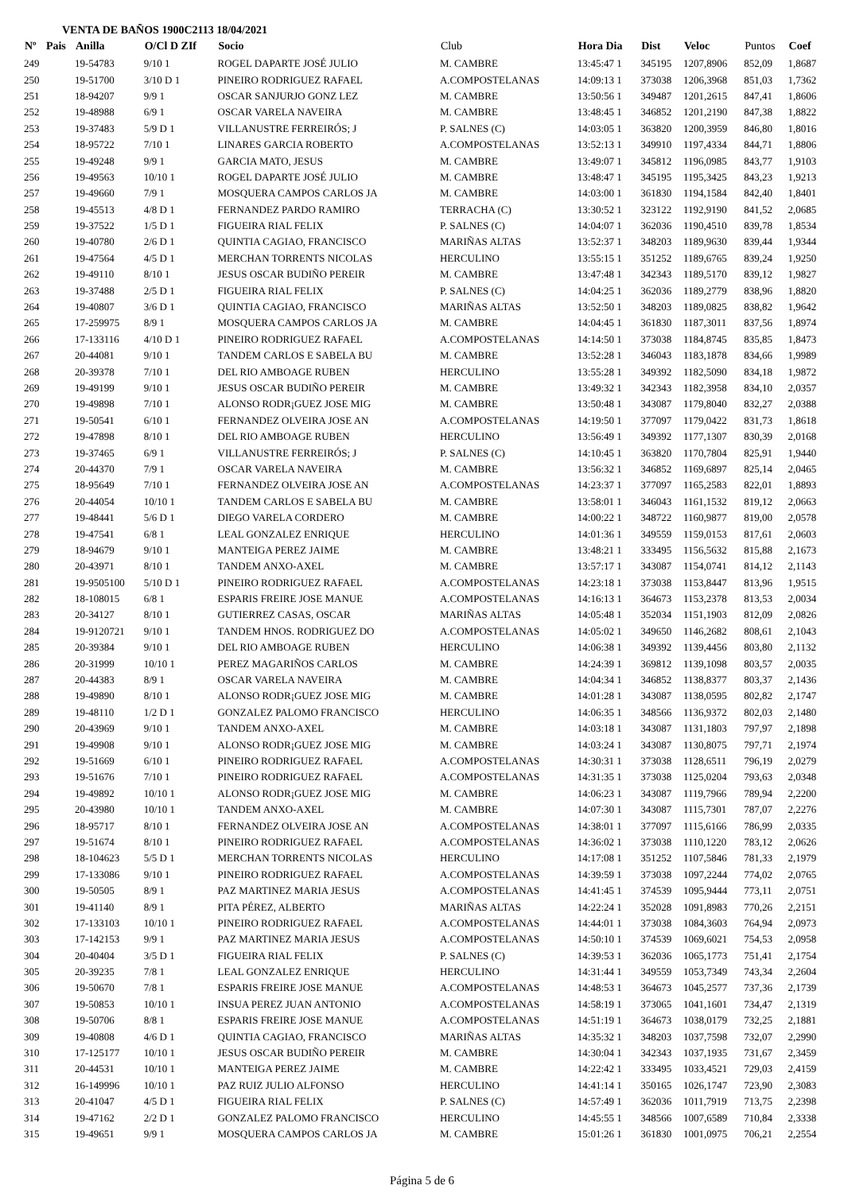VENTA DE BAÑOS 1900C2113 18/04/2021
| Nº | Pais | Anilla | O/Cl D ZIf | Socio | Club | Hora Dia | Dist | Veloc | Puntos | Coef |
| --- | --- | --- | --- | --- | --- | --- | --- | --- | --- | --- |
| 249 | | 19-54783 | 9/10 1 | ROGEL DAPARTE JOSÉ JULIO | M. CAMBRE | 13:45:47 1 | 345195 | 1207,8906 | 852,09 | 1,8687 |
| 250 | | 19-51700 | 3/10 D 1 | PINEIRO RODRIGUEZ RAFAEL | A.COMPOSTELANAS | 14:09:13 1 | 373038 | 1206,3968 | 851,03 | 1,7362 |
| 251 | | 18-94207 | 9/9 1 | OSCAR SANJURJO GONZ LEZ | M. CAMBRE | 13:50:56 1 | 349487 | 1201,2615 | 847,41 | 1,8606 |
| 252 | | 19-48988 | 6/9 1 | OSCAR VARELA NAVEIRA | M. CAMBRE | 13:48:45 1 | 346852 | 1201,2190 | 847,38 | 1,8822 |
| 253 | | 19-37483 | 5/9 D 1 | VILLANUSTRE FERREIRÓS; J | P. SALNES (C) | 14:03:05 1 | 363820 | 1200,3959 | 846,80 | 1,8016 |
| 254 | | 18-95722 | 7/10 1 | LINARES GARCIA ROBERTO | A.COMPOSTELANAS | 13:52:13 1 | 349910 | 1197,4334 | 844,71 | 1,8806 |
| 255 | | 19-49248 | 9/9 1 | GARCIA MATO, JESUS | M. CAMBRE | 13:49:07 1 | 345812 | 1196,0985 | 843,77 | 1,9103 |
| 256 | | 19-49563 | 10/10 1 | ROGEL DAPARTE JOSÉ JULIO | M. CAMBRE | 13:48:47 1 | 345195 | 1195,3425 | 843,23 | 1,9213 |
| 257 | | 19-49660 | 7/9 1 | MOSQUERA CAMPOS CARLOS JA | M. CAMBRE | 14:03:00 1 | 361830 | 1194,1584 | 842,40 | 1,8401 |
| 258 | | 19-45513 | 4/8 D 1 | FERNANDEZ PARDO RAMIRO | TERRACHA (C) | 13:30:52 1 | 323122 | 1192,9190 | 841,52 | 2,0685 |
| 259 | | 19-37522 | 1/5 D 1 | FIGUEIRA RIAL FELIX | P. SALNES (C) | 14:04:07 1 | 362036 | 1190,4510 | 839,78 | 1,8534 |
| 260 | | 19-40780 | 2/6 D 1 | QUINTIA CAGIAO, FRANCISCO | MARIÑAS ALTAS | 13:52:37 1 | 348203 | 1189,9630 | 839,44 | 1,9344 |
| 261 | | 19-47564 | 4/5 D 1 | MERCHAN TORRENTS NICOLAS | HERCULINO | 13:55:15 1 | 351252 | 1189,6765 | 839,24 | 1,9250 |
| 262 | | 19-49110 | 8/10 1 | JESUS OSCAR BUDIÑO PEREIR | M. CAMBRE | 13:47:48 1 | 342343 | 1189,5170 | 839,12 | 1,9827 |
| 263 | | 19-37488 | 2/5 D 1 | FIGUEIRA RIAL FELIX | P. SALNES (C) | 14:04:25 1 | 362036 | 1189,2779 | 838,96 | 1,8820 |
| 264 | | 19-40807 | 3/6 D 1 | QUINTIA CAGIAO, FRANCISCO | MARIÑAS ALTAS | 13:52:50 1 | 348203 | 1189,0825 | 838,82 | 1,9642 |
| 265 | | 17-259975 | 8/9 1 | MOSQUERA CAMPOS CARLOS JA | M. CAMBRE | 14:04:45 1 | 361830 | 1187,3011 | 837,56 | 1,8974 |
| 266 | | 17-133116 | 4/10 D 1 | PINEIRO RODRIGUEZ RAFAEL | A.COMPOSTELANAS | 14:14:50 1 | 373038 | 1184,8745 | 835,85 | 1,8473 |
| 267 | | 20-44081 | 9/10 1 | TANDEM CARLOS E SABELA BU | M. CAMBRE | 13:52:28 1 | 346043 | 1183,1878 | 834,66 | 1,9989 |
| 268 | | 20-39378 | 7/10 1 | DEL RIO AMBOAGE RUBEN | HERCULINO | 13:55:28 1 | 349392 | 1182,5090 | 834,18 | 1,9872 |
| 269 | | 19-49199 | 9/10 1 | JESUS OSCAR BUDIÑO PEREIR | M. CAMBRE | 13:49:32 1 | 342343 | 1182,3958 | 834,10 | 2,0357 |
| 270 | | 19-49898 | 7/10 1 | ALONSO RODR¡GUEZ JOSE MIG | M. CAMBRE | 13:50:48 1 | 343087 | 1179,8040 | 832,27 | 2,0388 |
| 271 | | 19-50541 | 6/10 1 | FERNANDEZ OLVEIRA JOSE AN | A.COMPOSTELANAS | 14:19:50 1 | 377097 | 1179,0422 | 831,73 | 1,8618 |
| 272 | | 19-47898 | 8/10 1 | DEL RIO AMBOAGE RUBEN | HERCULINO | 13:56:49 1 | 349392 | 1177,1307 | 830,39 | 2,0168 |
| 273 | | 19-37465 | 6/9 1 | VILLANUSTRE FERREIRÓS; J | P. SALNES (C) | 14:10:45 1 | 363820 | 1170,7804 | 825,91 | 1,9440 |
| 274 | | 20-44370 | 7/9 1 | OSCAR VARELA NAVEIRA | M. CAMBRE | 13:56:32 1 | 346852 | 1169,6897 | 825,14 | 2,0465 |
| 275 | | 18-95649 | 7/10 1 | FERNANDEZ OLVEIRA JOSE AN | A.COMPOSTELANAS | 14:23:37 1 | 377097 | 1165,2583 | 822,01 | 1,8893 |
| 276 | | 20-44054 | 10/10 1 | TANDEM CARLOS E SABELA BU | M. CAMBRE | 13:58:01 1 | 346043 | 1161,1532 | 819,12 | 2,0663 |
| 277 | | 19-48441 | 5/6 D 1 | DIEGO VARELA CORDERO | M. CAMBRE | 14:00:22 1 | 348722 | 1160,9877 | 819,00 | 2,0578 |
| 278 | | 19-47541 | 6/8 1 | LEAL GONZALEZ ENRIQUE | HERCULINO | 14:01:36 1 | 349559 | 1159,0153 | 817,61 | 2,0603 |
| 279 | | 18-94679 | 9/10 1 | MANTEIGA PEREZ JAIME | M. CAMBRE | 13:48:21 1 | 333495 | 1156,5632 | 815,88 | 2,1673 |
| 280 | | 20-43971 | 8/10 1 | TANDEM ANXO-AXEL | M. CAMBRE | 13:57:17 1 | 343087 | 1154,0741 | 814,12 | 2,1143 |
| 281 | | 19-9505100 | 5/10 D 1 | PINEIRO RODRIGUEZ RAFAEL | A.COMPOSTELANAS | 14:23:18 1 | 373038 | 1153,8447 | 813,96 | 1,9515 |
| 282 | | 18-108015 | 6/8 1 | ESPARIS FREIRE JOSE MANUE | A.COMPOSTELANAS | 14:16:13 1 | 364673 | 1153,2378 | 813,53 | 2,0034 |
| 283 | | 20-34127 | 8/10 1 | GUTIERREZ CASAS, OSCAR | MARIÑAS ALTAS | 14:05:48 1 | 352034 | 1151,1903 | 812,09 | 2,0826 |
| 284 | | 19-9120721 | 9/10 1 | TANDEM HNOS. RODRIGUEZ DO | A.COMPOSTELANAS | 14:05:02 1 | 349650 | 1146,2682 | 808,61 | 2,1043 |
| 285 | | 20-39384 | 9/10 1 | DEL RIO AMBOAGE RUBEN | HERCULINO | 14:06:38 1 | 349392 | 1139,4456 | 803,80 | 2,1132 |
| 286 | | 20-31999 | 10/10 1 | PEREZ MAGARIÑOS CARLOS | M. CAMBRE | 14:24:39 1 | 369812 | 1139,1098 | 803,57 | 2,0035 |
| 287 | | 20-44383 | 8/9 1 | OSCAR VARELA NAVEIRA | M. CAMBRE | 14:04:34 1 | 346852 | 1138,8377 | 803,37 | 2,1436 |
| 288 | | 19-49890 | 8/10 1 | ALONSO RODR¡GUEZ JOSE MIG | M. CAMBRE | 14:01:28 1 | 343087 | 1138,0595 | 802,82 | 2,1747 |
| 289 | | 19-48110 | 1/2 D 1 | GONZALEZ PALOMO FRANCISCO | HERCULINO | 14:06:35 1 | 348566 | 1136,9372 | 802,03 | 2,1480 |
| 290 | | 20-43969 | 9/10 1 | TANDEM ANXO-AXEL | M. CAMBRE | 14:03:18 1 | 343087 | 1131,1803 | 797,97 | 2,1898 |
| 291 | | 19-49908 | 9/10 1 | ALONSO RODR¡GUEZ JOSE MIG | M. CAMBRE | 14:03:24 1 | 343087 | 1130,8075 | 797,71 | 2,1974 |
| 292 | | 19-51669 | 6/10 1 | PINEIRO RODRIGUEZ RAFAEL | A.COMPOSTELANAS | 14:30:31 1 | 373038 | 1128,6511 | 796,19 | 2,0279 |
| 293 | | 19-51676 | 7/10 1 | PINEIRO RODRIGUEZ RAFAEL | A.COMPOSTELANAS | 14:31:35 1 | 373038 | 1125,0204 | 793,63 | 2,0348 |
| 294 | | 19-49892 | 10/10 1 | ALONSO RODR¡GUEZ JOSE MIG | M. CAMBRE | 14:06:23 1 | 343087 | 1119,7966 | 789,94 | 2,2200 |
| 295 | | 20-43980 | 10/10 1 | TANDEM ANXO-AXEL | M. CAMBRE | 14:07:30 1 | 343087 | 1115,7301 | 787,07 | 2,2276 |
| 296 | | 18-95717 | 8/10 1 | FERNANDEZ OLVEIRA JOSE AN | A.COMPOSTELANAS | 14:38:01 1 | 377097 | 1115,6166 | 786,99 | 2,0335 |
| 297 | | 19-51674 | 8/10 1 | PINEIRO RODRIGUEZ RAFAEL | A.COMPOSTELANAS | 14:36:02 1 | 373038 | 1110,1220 | 783,12 | 2,0626 |
| 298 | | 18-104623 | 5/5 D 1 | MERCHAN TORRENTS NICOLAS | HERCULINO | 14:17:08 1 | 351252 | 1107,5846 | 781,33 | 2,1979 |
| 299 | | 17-133086 | 9/10 1 | PINEIRO RODRIGUEZ RAFAEL | A.COMPOSTELANAS | 14:39:59 1 | 373038 | 1097,2244 | 774,02 | 2,0765 |
| 300 | | 19-50505 | 8/9 1 | PAZ MARTINEZ MARIA JESUS | A.COMPOSTELANAS | 14:41:45 1 | 374539 | 1095,9444 | 773,11 | 2,0751 |
| 301 | | 19-41140 | 8/9 1 | PITA PÉREZ, ALBERTO | MARIÑAS ALTAS | 14:22:24 1 | 352028 | 1091,8983 | 770,26 | 2,2151 |
| 302 | | 17-133103 | 10/10 1 | PINEIRO RODRIGUEZ RAFAEL | A.COMPOSTELANAS | 14:44:01 1 | 373038 | 1084,3603 | 764,94 | 2,0973 |
| 303 | | 17-142153 | 9/9 1 | PAZ MARTINEZ MARIA JESUS | A.COMPOSTELANAS | 14:50:10 1 | 374539 | 1069,6021 | 754,53 | 2,0958 |
| 304 | | 20-40404 | 3/5 D 1 | FIGUEIRA RIAL FELIX | P. SALNES (C) | 14:39:53 1 | 362036 | 1065,1773 | 751,41 | 2,1754 |
| 305 | | 20-39235 | 7/8 1 | LEAL GONZALEZ ENRIQUE | HERCULINO | 14:31:44 1 | 349559 | 1053,7349 | 743,34 | 2,2604 |
| 306 | | 19-50670 | 7/8 1 | ESPARIS FREIRE JOSE MANUE | A.COMPOSTELANAS | 14:48:53 1 | 364673 | 1045,2577 | 737,36 | 2,1739 |
| 307 | | 19-50853 | 10/10 1 | INSUA PEREZ JUAN ANTONIO | A.COMPOSTELANAS | 14:58:19 1 | 373065 | 1041,1601 | 734,47 | 2,1319 |
| 308 | | 19-50706 | 8/8 1 | ESPARIS FREIRE JOSE MANUE | A.COMPOSTELANAS | 14:51:19 1 | 364673 | 1038,0179 | 732,25 | 2,1881 |
| 309 | | 19-40808 | 4/6 D 1 | QUINTIA CAGIAO, FRANCISCO | MARIÑAS ALTAS | 14:35:32 1 | 348203 | 1037,7598 | 732,07 | 2,2990 |
| 310 | | 17-125177 | 10/10 1 | JESUS OSCAR BUDIÑO PEREIR | M. CAMBRE | 14:30:04 1 | 342343 | 1037,1935 | 731,67 | 2,3459 |
| 311 | | 20-44531 | 10/10 1 | MANTEIGA PEREZ JAIME | M. CAMBRE | 14:22:42 1 | 333495 | 1033,4521 | 729,03 | 2,4159 |
| 312 | | 16-149996 | 10/10 1 | PAZ RUIZ JULIO ALFONSO | HERCULINO | 14:41:14 1 | 350165 | 1026,1747 | 723,90 | 2,3083 |
| 313 | | 20-41047 | 4/5 D 1 | FIGUEIRA RIAL FELIX | P. SALNES (C) | 14:57:49 1 | 362036 | 1011,7919 | 713,75 | 2,2398 |
| 314 | | 19-47162 | 2/2 D 1 | GONZALEZ PALOMO FRANCISCO | HERCULINO | 14:45:55 1 | 348566 | 1007,6589 | 710,84 | 2,3338 |
| 315 | | 19-49651 | 9/9 1 | MOSQUERA CAMPOS CARLOS JA | M. CAMBRE | 15:01:26 1 | 361830 | 1001,0975 | 706,21 | 2,2554 |
Página 5 de 6